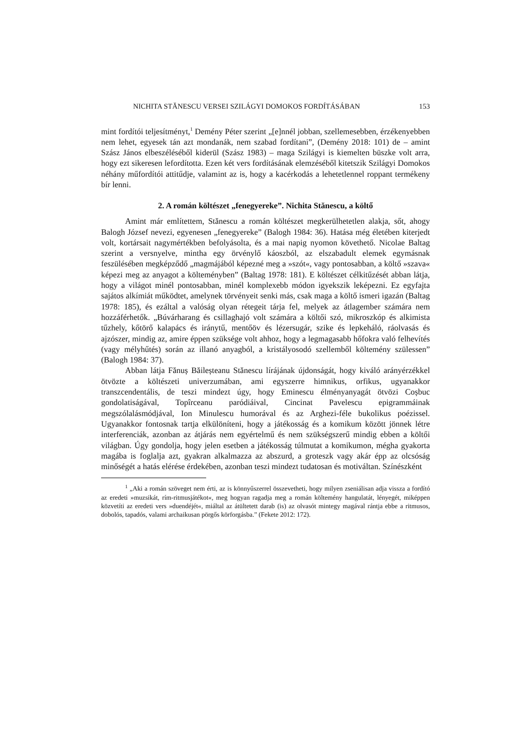NICHITA STĂNESCU VERSEI SZILÁGYI DOMOKOS FORDÍTÁSÁBAN 153
mint fordítói teljesítményt,<sup>1</sup> Demény Péter szerint „[e]nnél jobban, szellemesebben, érzékenyebben nem lehet, egyesek tán azt mondanák, nem szabad fordítani”, (Demény 2018: 101) de – amint Szász János elbeszéléséből kiderül (Szász 1983) – maga Szilágyi is kiemelten büszke volt arra, hogy ezt sikeresen lefordította. Ezen két vers fordításának elemzéséből kitetszik Szilágyi Domokos néhány műfordítói attitűdje, valamint az is, hogy a kacérkodás a lehetetlennel roppant termékeny bír lenni.
2. A román költészet „fenegyereke”. Nichita Stănescu, a költő
Amint már említettem, Stănescu a román költészet megkerülhetetlen alakja, sőt, ahogy Balogh József nevezi, egyenesen „fenegyereke” (Balogh 1984: 36). Hatása még életében kiterjedt volt, kortársait nagymértékben befolyásolta, és a mai napig nyomon követhető. Nicolae Baltag szerint a versnyelve, mintha egy örvénylő káoszból, az elszabadult elemek egymásnak feszülésében megképződő „magmájából képezné meg a »szót«, vagy pontosabban, a költő »szava« képezi meg az anyagot a költeményben” (Baltag 1978: 181). E költészet célkitűzését abban látja, hogy a világot minél pontosabban, minél komplexebb módon igyekszik leképezni. Ez egyfajta sajátos alkímiát működtet, amelynek törvényeit senki más, csak maga a költő ismeri igazán (Baltag 1978: 185), és ezáltal a valóság olyan rétegeit tárja fel, melyek az átlagember számára nem hozzáférhetők. „Búvárharang és csillaghajó volt számára a költői szó, mikroszkóp és alkimista tűzhely, kőtörő kalapács és iránytű, mentőöv és lézersugár, szike és lepkeháló, ráolvasás és ajzószer, mindig az, amire éppen szüksége volt ahhoz, hogy a legmagasabb hőfokra való felhevítés (vagy mélyhűtés) során az illanó anyagból, a kristályosodó szellemből költemény szülessen” (Balogh 1984: 37).
Abban látja Fănuș Băileșteanu Stănescu lírájának újdonságát, hogy kiváló arányérzékkel ötvözte a költészeti univerzumában, ami egyszerre himnikus, orfikus, ugyanakkor transzcendentális, de teszi mindezt úgy, hogy Eminescu élményanyagát ötvözi Coșbuc gondolatiságával, Topîrceanu paródiáival, Cincinat Pavelescu epigrammáinak megszólalásmódjával, Ion Minulescu humorával és az Arghezi-féle bukolikus poézissel. Ugyanakkor fontosnak tartja elkülöníteni, hogy a játékosság és a komikum között jönnek létre interferenciák, azonban az átjárás nem egyértelmű és nem szükségszerű mindig ebben a költői világban. Úgy gondolja, hogy jelen esetben a játékosság túlmutat a komikumon, mégha gyakorta magába is foglalja azt, gyakran alkalmazza az abszurd, a groteszk vagy akár épp az olcsóság minőségét a hatás elérése érdekében, azonban teszi mindezt tudatosan és motiváltan. Színészként
<sup>1</sup> „Aki a román szöveget nem érti, az is könnyűszerrel összevetheti, hogy milyen zseniálisan adja vissza a fordító az eredeti »muzsikát, rím-ritmusjátékot«, meg hogyan ragadja meg a román költemény hangulatát, lényegét, miképpen közvetíti az eredeti vers »duendéjét«, miáltal az átültetett darab (is) az olvasót mintegy magával rántja ebbe a ritmusos, dobolós, tapadós, valami archaikusan pörgős körforgásba.” (Fekete 2012: 172).